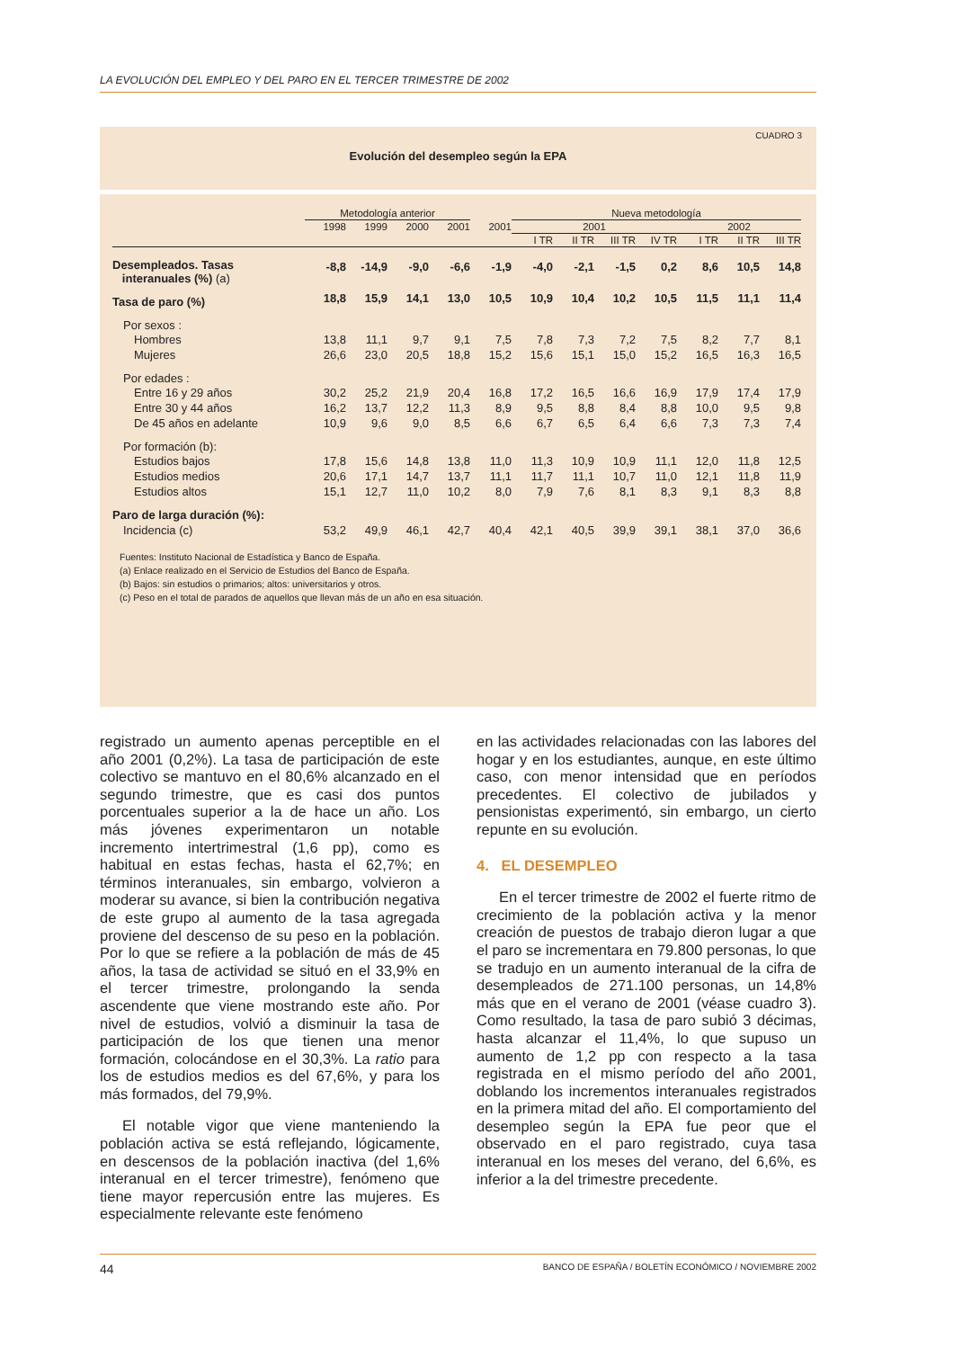LA EVOLUCIÓN DEL EMPLEO Y DEL PARO EN EL TERCER TRIMESTRE DE 2002
CUADRO 3
Evolución del desempleo según la EPA
| | Metodología anterior | | | | | Nueva metodología | | | | | | |
| --- | --- | --- | --- | --- | --- | --- | --- | --- | --- | --- | --- | --- |
| | 1998 | 1999 | 2000 | 2001 | 2001 | 2001 | | | | 2002 | | |
| | | | | | | I TR | II TR | III TR | IV TR | I TR | II TR | III TR |
| Desempleados. Tasas interanuales (%) (a) | -8,8 | -14,9 | -9,0 | -6,6 | -1,9 | -4,0 | -2,1 | -1,5 | 0,2 | 8,6 | 10,5 | 14,8 |
| Tasa de paro (%) | 18,8 | 15,9 | 14,1 | 13,0 | 10,5 | 10,9 | 10,4 | 10,2 | 10,5 | 11,5 | 11,1 | 11,4 |
| Por sexos : | | | | | | | | | | | | |
| Hombres | 13,8 | 11,1 | 9,7 | 9,1 | 7,5 | 7,8 | 7,3 | 7,2 | 7,5 | 8,2 | 7,7 | 8,1 |
| Mujeres | 26,6 | 23,0 | 20,5 | 18,8 | 15,2 | 15,6 | 15,1 | 15,0 | 15,2 | 16,5 | 16,3 | 16,5 |
| Por edades : | | | | | | | | | | | | |
| Entre 16 y 29 años | 30,2 | 25,2 | 21,9 | 20,4 | 16,8 | 17,2 | 16,5 | 16,6 | 16,9 | 17,9 | 17,4 | 17,9 |
| Entre 30 y 44 años | 16,2 | 13,7 | 12,2 | 11,3 | 8,9 | 9,5 | 8,8 | 8,4 | 8,8 | 10,0 | 9,5 | 9,8 |
| De 45 años en adelante | 10,9 | 9,6 | 9,0 | 8,5 | 6,6 | 6,7 | 6,5 | 6,4 | 6,6 | 7,3 | 7,3 | 7,4 |
| Por formación (b): | | | | | | | | | | | | |
| Estudios bajos | 17,8 | 15,6 | 14,8 | 13,8 | 11,0 | 11,3 | 10,9 | 10,9 | 11,1 | 12,0 | 11,8 | 12,5 |
| Estudios medios | 20,6 | 17,1 | 14,7 | 13,7 | 11,1 | 11,7 | 11,1 | 10,7 | 11,0 | 12,1 | 11,8 | 11,9 |
| Estudios altos | 15,1 | 12,7 | 11,0 | 10,2 | 8,0 | 7,9 | 7,6 | 8,1 | 8,3 | 9,1 | 8,3 | 8,8 |
| Paro de larga duración (%): | | | | | | | | | | | | |
| Incidencia (c) | 53,2 | 49,9 | 46,1 | 42,7 | 40,4 | 42,1 | 40,5 | 39,9 | 39,1 | 38,1 | 37,0 | 36,6 |
Fuentes: Instituto Nacional de Estadística y Banco de España.
(a) Enlace realizado en el Servicio de Estudios del Banco de España.
(b) Bajos: sin estudios o primarios; altos: universitarios y otros.
(c) Peso en el total de parados de aquellos que llevan más de un año en esa situación.
registrado un aumento apenas perceptible en el año 2001 (0,2%). La tasa de participación de este colectivo se mantuvo en el 80,6% alcanzado en el segundo trimestre, que es casi dos puntos porcentuales superior a la de hace un año. Los más jóvenes experimentaron un notable incremento intertrimestral (1,6 pp), como es habitual en estas fechas, hasta el 62,7%; en términos interanuales, sin embargo, volvieron a moderar su avance, si bien la contribución negativa de este grupo al aumento de la tasa agregada proviene del descenso de su peso en la población. Por lo que se refiere a la población de más de 45 años, la tasa de actividad se situó en el 33,9% en el tercer trimestre, prolongando la senda ascendente que viene mostrando este año. Por nivel de estudios, volvió a disminuir la tasa de participación de los que tienen una menor formación, colocándose en el 30,3%. La ratio para los de estudios medios es del 67,6%, y para los más formados, del 79,9%.
El notable vigor que viene manteniendo la población activa se está reflejando, lógicamente, en descensos de la población inactiva (del 1,6% interanual en el tercer trimestre), fenómeno que tiene mayor repercusión entre las mujeres. Es especialmente relevante este fenómeno
en las actividades relacionadas con las labores del hogar y en los estudiantes, aunque, en este último caso, con menor intensidad que en períodos precedentes. El colectivo de jubilados y pensionistas experimentó, sin embargo, un cierto repunte en su evolución.
4. EL DESEMPLEO
En el tercer trimestre de 2002 el fuerte ritmo de crecimiento de la población activa y la menor creación de puestos de trabajo dieron lugar a que el paro se incrementara en 79.800 personas, lo que se tradujo en un aumento interanual de la cifra de desempleados de 271.100 personas, un 14,8% más que en el verano de 2001 (véase cuadro 3). Como resultado, la tasa de paro subió 3 décimas, hasta alcanzar el 11,4%, lo que supuso un aumento de 1,2 pp con respecto a la tasa registrada en el mismo período del año 2001, doblando los incrementos interanuales registrados en la primera mitad del año. El comportamiento del desempleo según la EPA fue peor que el observado en el paro registrado, cuya tasa interanual en los meses del verano, del 6,6%, es inferior a la del trimestre precedente.
44 BANCO DE ESPAÑA / BOLETÍN ECONÓMICO / NOVIEMBRE 2002